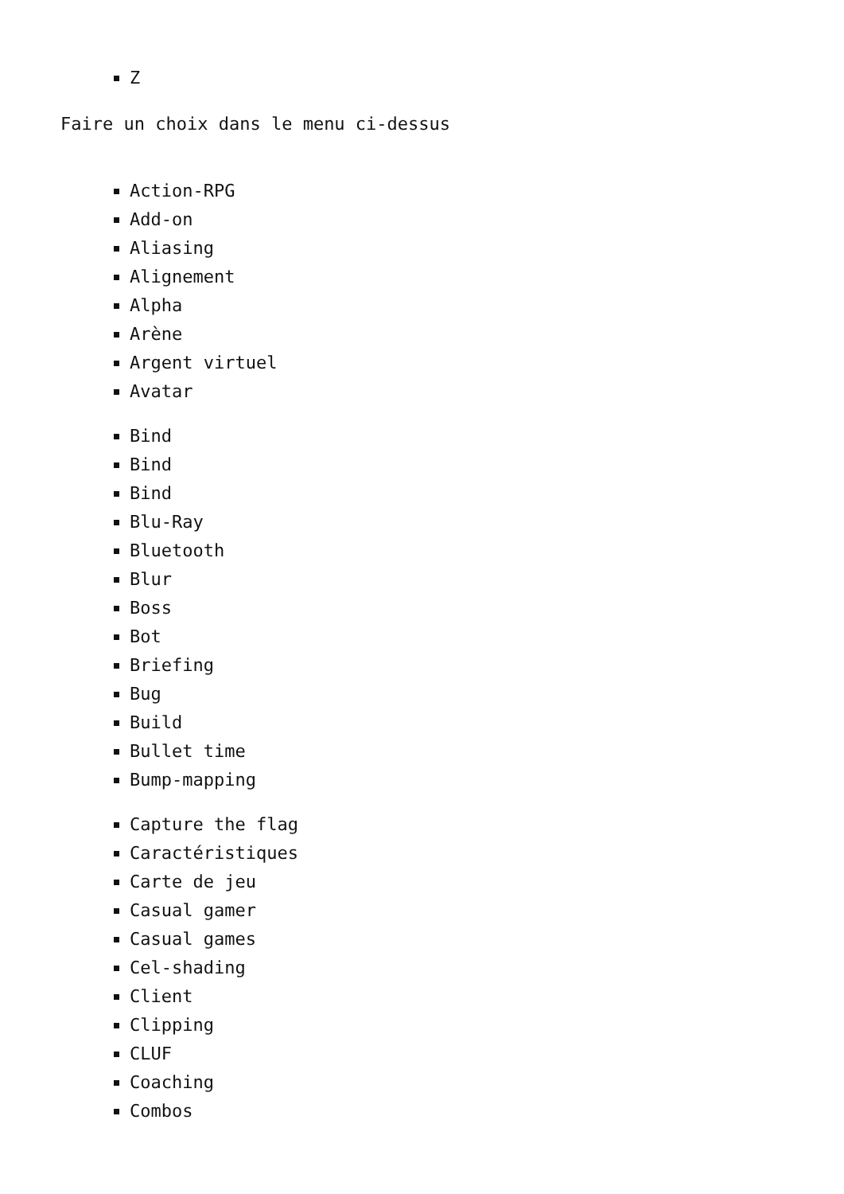Z
Faire un choix dans le menu ci-dessus
Action-RPG
Add-on
Aliasing
Alignement
Alpha
Arène
Argent virtuel
Avatar
Bind
Bind
Bind
Blu-Ray
Bluetooth
Blur
Boss
Bot
Briefing
Bug
Build
Bullet time
Bump-mapping
Capture the flag
Caractéristiques
Carte de jeu
Casual gamer
Casual games
Cel-shading
Client
Clipping
CLUF
Coaching
Combos